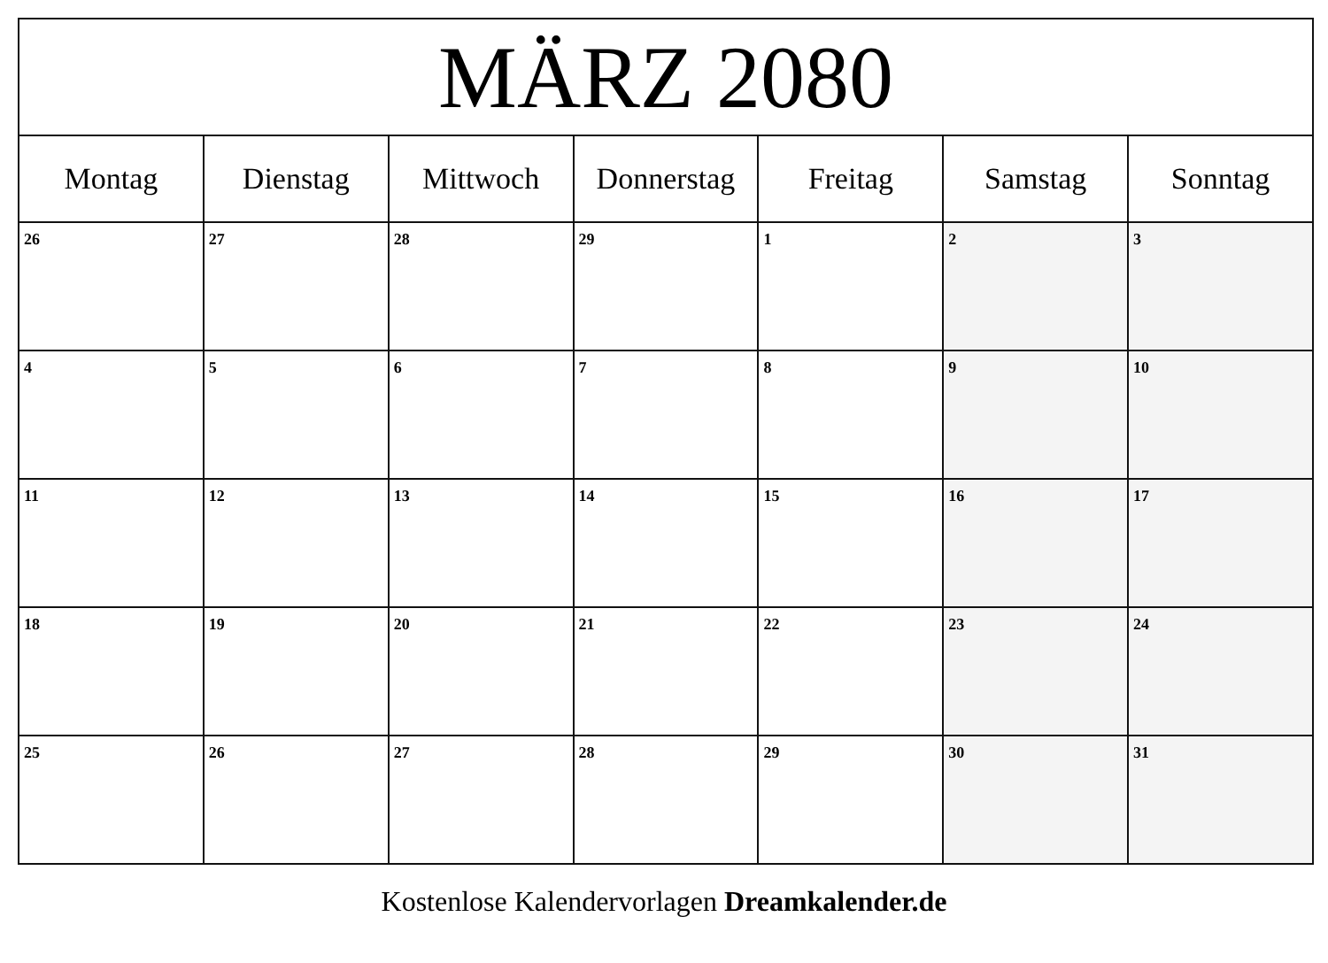| MÄRZ 2080 | | | | | | |
| --- | --- | --- | --- | --- | --- | --- |
| Montag | Dienstag | Mittwoch | Donnerstag | Freitag | Samstag | Sonntag |
| 26 | 27 | 28 | 29 | 1 | 2 | 3 |
| 4 | 5 | 6 | 7 | 8 | 9 | 10 |
| 11 | 12 | 13 | 14 | 15 | 16 | 17 |
| 18 | 19 | 20 | 21 | 22 | 23 | 24 |
| 25 | 26 | 27 | 28 | 29 | 30 | 31 |
Kostenlose Kalendervorlagen Dreamkalender.de